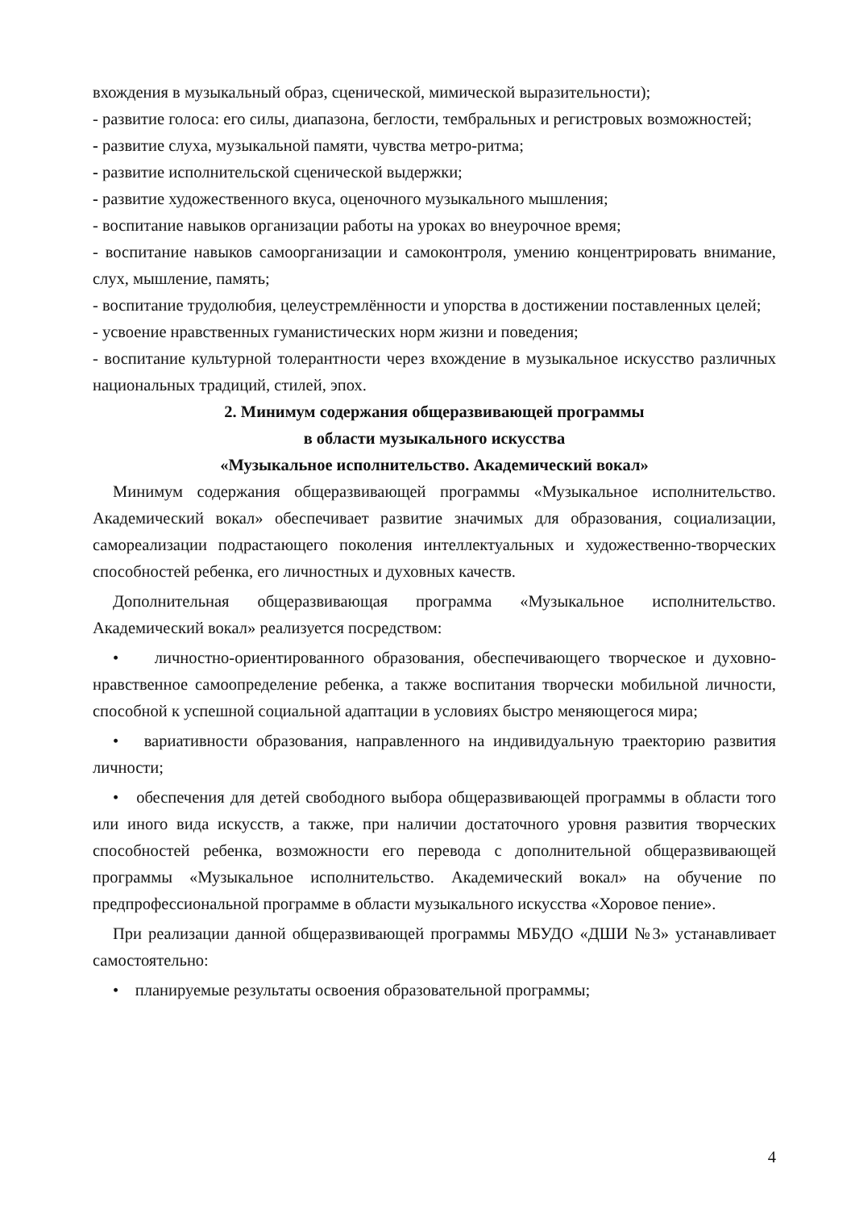вхождения в музыкальный образ, сценической, мимической выразительности);
- развитие голоса: его силы, диапазона, беглости, тембральных и регистровых возможностей;
- развитие слуха, музыкальной памяти, чувства метро-ритма;
- развитие исполнительской сценической выдержки;
- развитие художественного вкуса, оценочного музыкального мышления;
- воспитание навыков организации работы на уроках во внеурочное время;
- воспитание навыков самоорганизации и самоконтроля, умению концентрировать внимание, слух, мышление, память;
- воспитание трудолюбия, целеустремлённости и упорства в достижении поставленных целей;
- усвоение нравственных гуманистических норм жизни и поведения;
- воспитание культурной толерантности через вхождение в музыкальное искусство различных национальных традиций, стилей, эпох.
2. Минимум содержания общеразвивающей программы
в области музыкального искусства
«Музыкальное исполнительство. Академический вокал»
Минимум содержания общеразвивающей программы «Музыкальное исполнительство. Академический вокал» обеспечивает развитие значимых для образования, социализации, самореализации подрастающего поколения интеллектуальных и художественно-творческих способностей ребенка, его личностных и духовных качеств.
Дополнительная общеразвивающая программа «Музыкальное исполнительство. Академический вокал» реализуется посредством:
• личностно-ориентированного образования, обеспечивающего творческое и духовно-нравственное самоопределение ребенка, а также воспитания творчески мобильной личности, способной к успешной социальной адаптации в условиях быстро меняющегося мира;
• вариативности образования, направленного на индивидуальную траекторию развития личности;
• обеспечения для детей свободного выбора общеразвивающей программы в области того или иного вида искусств, а также, при наличии достаточного уровня развития творческих способностей ребенка, возможности его перевода с дополнительной общеразвивающей программы «Музыкальное исполнительство. Академический вокал» на обучение по предпрофессиональной программе в области музыкального искусства «Хоровое пение».
При реализации данной общеразвивающей программы МБУДО «ДШИ №3» устанавливает самостоятельно:
• планируемые результаты освоения образовательной программы;
4